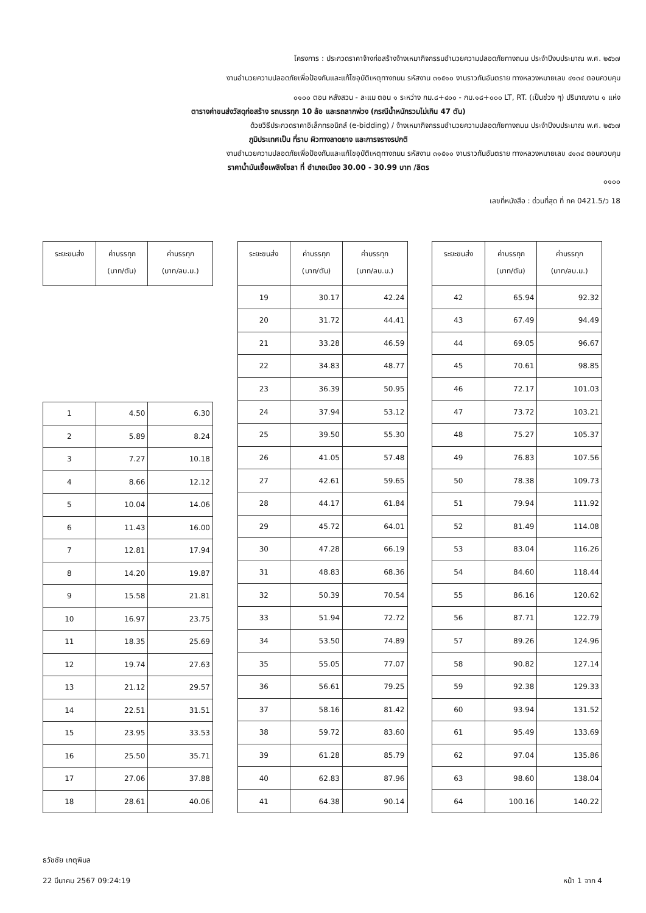โครงการ : ประกวดราคาจ้างก่อสร้างจ้างเหมากิจกรรมอำนวยความปลอดภัยทางถนน ประจำปีงบประมาณ พ.ศ. ๒๕๖๗
งานอำนวยความปลอดภัยเพื่อป้องกันและแก้ไขอุบัติเหตุทางถนน รหัสงาน ๓๑๕๑๐ งานราวกันอันตราย ทางหลวงหมายเลข ๔๑๓๔ ตอนควบคุม
๐๑๐๐ ตอน หลังสวน - ละแม ตอน ๑ ระหว่าง กม.๘+๔๐๐ - กม.๑๘+๐๐๐ LT, RT. (เป็นช่วง ๆ) ปริมาณงาน ๑ แห่ง
ตารางค่าขนส่งวัสดุก่อสร้าง รถบรรทุก 10 ล้อ และรถลากพ่วง (กรณีน้ำหนักรวมไม่เกิน 47 ตัน)
ด้วยวิธีประกวดราคาอิเล็กทรอนิกส์ (e-bidding) / จ้างเหมากิจกรรมอำนวยความปลอดภัยทางถนน ประจำปีงบประมาณ พ.ศ. ๒๕๖๗
ภูมิประเทศเป็น ที่ราบ ผิวทางลาดยาง และการจราจรปกติ
งานอำนวยความปลอดภัยเพื่อป้องกันและแก้ไขอุบัติเหตุทางถนน รหัสงาน ๓๑๕๑๐ งานราวกันอันตราย ทางหลวงหมายเลข ๔๑๓๔ ตอนควบคุม
ราคาน้ำมันเชื้อเพลิงโซลา ที่ อำเภอเมือง 30.00 - 30.99 บาท /ลิตร
๐๑๐๐
เลขที่หนังสือ : ด่วนที่สุด ที่ กค 0421.5/ว 18
| ระยะขนส่ง | ค่าบรรทุก (บาท/ตัน) | ค่าบรรทุก (บาท/ลบ.ม.) |
| --- | --- | --- |
| 1 | 4.50 | 6.30 |
| 2 | 5.89 | 8.24 |
| 3 | 7.27 | 10.18 |
| 4 | 8.66 | 12.12 |
| 5 | 10.04 | 14.06 |
| 6 | 11.43 | 16.00 |
| 7 | 12.81 | 17.94 |
| 8 | 14.20 | 19.87 |
| 9 | 15.58 | 21.81 |
| 10 | 16.97 | 23.75 |
| 11 | 18.35 | 25.69 |
| 12 | 19.74 | 27.63 |
| 13 | 21.12 | 29.57 |
| 14 | 22.51 | 31.51 |
| 15 | 23.95 | 33.53 |
| 16 | 25.50 | 35.71 |
| 17 | 27.06 | 37.88 |
| 18 | 28.61 | 40.06 |
| ระยะขนส่ง | ค่าบรรทุก (บาท/ตัน) | ค่าบรรทุก (บาท/ลบ.ม.) |
| --- | --- | --- |
| 19 | 30.17 | 42.24 |
| 20 | 31.72 | 44.41 |
| 21 | 33.28 | 46.59 |
| 22 | 34.83 | 48.77 |
| 23 | 36.39 | 50.95 |
| 24 | 37.94 | 53.12 |
| 25 | 39.50 | 55.30 |
| 26 | 41.05 | 57.48 |
| 27 | 42.61 | 59.65 |
| 28 | 44.17 | 61.84 |
| 29 | 45.72 | 64.01 |
| 30 | 47.28 | 66.19 |
| 31 | 48.83 | 68.36 |
| 32 | 50.39 | 70.54 |
| 33 | 51.94 | 72.72 |
| 34 | 53.50 | 74.89 |
| 35 | 55.05 | 77.07 |
| 36 | 56.61 | 79.25 |
| 37 | 58.16 | 81.42 |
| 38 | 59.72 | 83.60 |
| 39 | 61.28 | 85.79 |
| 40 | 62.83 | 87.96 |
| 41 | 64.38 | 90.14 |
| ระยะขนส่ง | ค่าบรรทุก (บาท/ตัน) | ค่าบรรทุก (บาท/ลบ.ม.) |
| --- | --- | --- |
| 42 | 65.94 | 92.32 |
| 43 | 67.49 | 94.49 |
| 44 | 69.05 | 96.67 |
| 45 | 70.61 | 98.85 |
| 46 | 72.17 | 101.03 |
| 47 | 73.72 | 103.21 |
| 48 | 75.27 | 105.37 |
| 49 | 76.83 | 107.56 |
| 50 | 78.38 | 109.73 |
| 51 | 79.94 | 111.92 |
| 52 | 81.49 | 114.08 |
| 53 | 83.04 | 116.26 |
| 54 | 84.60 | 118.44 |
| 55 | 86.16 | 120.62 |
| 56 | 87.71 | 122.79 |
| 57 | 89.26 | 124.96 |
| 58 | 90.82 | 127.14 |
| 59 | 92.38 | 129.33 |
| 60 | 93.94 | 131.52 |
| 61 | 95.49 | 133.69 |
| 62 | 97.04 | 135.86 |
| 63 | 98.60 | 138.04 |
| 64 | 100.16 | 140.22 |
ธวัชชัย เกตุพิมล
22 มีนาคม 2567 09:24:19 หน้า 1 จาก 4